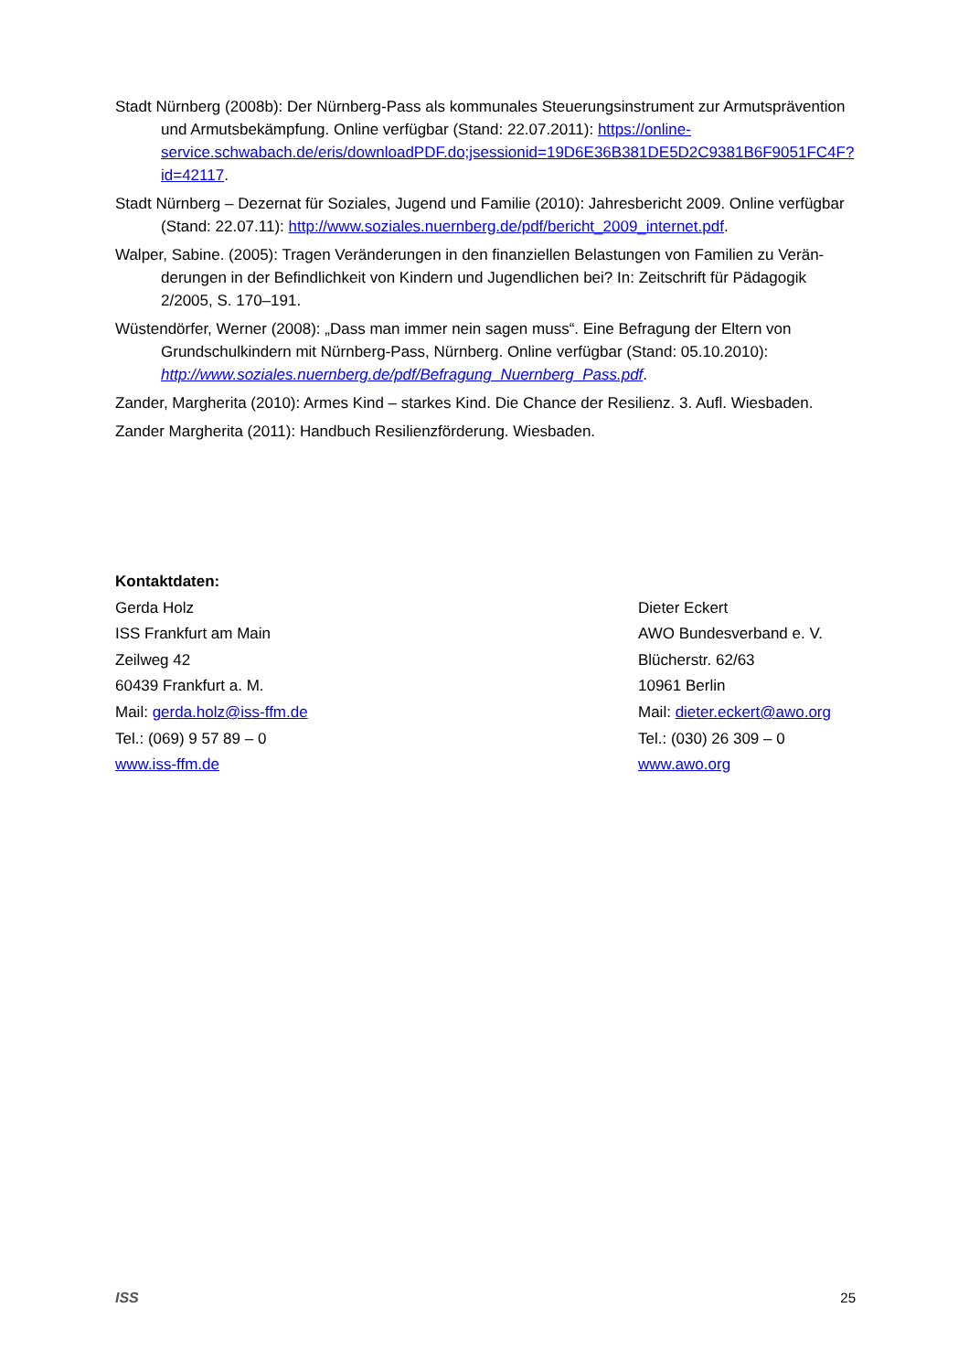Stadt Nürnberg (2008b): Der Nürnberg-Pass als kommunales Steuerungsinstrument zur Armuts­prävention und Armutsbekämpfung. Online verfügbar (Stand: 22.07.2011): https://online-service.schwabach.de/eris/downloadPDF.do;jsessionid=19D6E36B381DE5D2C9381B6F9051FC4F?id=42117.
Stadt Nürnberg – Dezernat für Soziales, Jugend und Familie (2010): Jahresbericht 2009. Online ver­fügbar (Stand: 22.07.11): http://www.soziales.nuernberg.de/pdf/bericht_2009_internet.pdf.
Walper, Sabine. (2005): Tragen Veränderungen in den finanziellen Belastungen von Familien zu Verän­derungen in der Befindlichkeit von Kindern und Jugendlichen bei? In: Zeitschrift für Pädagogik 2/2005, S. 170–191.
Wüstendörfer, Werner (2008): „Dass man immer nein sagen muss“. Eine Befragung der Eltern von Grundschulkindern mit Nürnberg-Pass, Nürnberg. Online verfügbar (Stand: 05.10.2010): http://www.soziales.nuernberg.de/pdf/Befragung_Nuernberg_Pass.pdf.
Zander, Margherita (2010): Armes Kind – starkes Kind. Die Chance der Resilienz. 3. Aufl. Wiesbaden.
Zander Margherita (2011): Handbuch Resilienzförderung. Wiesbaden.
Kontaktdaten:
Gerda Holz
ISS Frankfurt am Main
Zeilweg 42
60439 Frankfurt a. M.
Mail: gerda.holz@iss-ffm.de
Tel.: (069) 9 57 89 – 0
www.iss-ffm.de
Dieter Eckert
AWO Bundesverband e. V.
Blücherstr. 62/63
10961 Berlin
Mail: dieter.eckert@awo.org
Tel.: (030) 26 309 – 0
www.awo.org
ISS 25